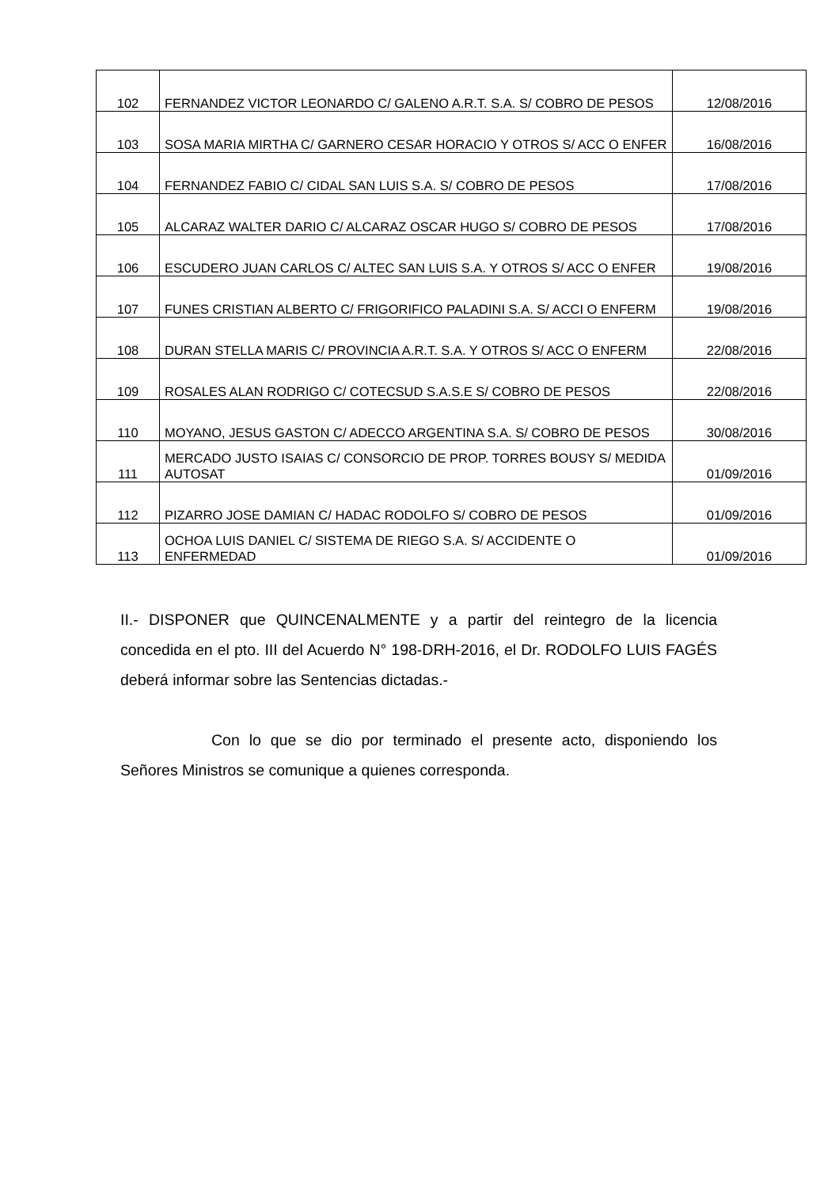| 102 | FERNANDEZ VICTOR LEONARDO C/ GALENO A.R.T. S.A. S/ COBRO DE PESOS | 12/08/2016 |
| 103 | SOSA MARIA MIRTHA C/ GARNERO CESAR HORACIO Y OTROS S/ ACC O ENFER | 16/08/2016 |
| 104 | FERNANDEZ FABIO C/ CIDAL SAN LUIS S.A. S/ COBRO DE PESOS | 17/08/2016 |
| 105 | ALCARAZ WALTER DARIO C/ ALCARAZ OSCAR HUGO S/ COBRO DE PESOS | 17/08/2016 |
| 106 | ESCUDERO JUAN CARLOS C/ ALTEC SAN LUIS S.A. Y OTROS S/ ACC O ENFER | 19/08/2016 |
| 107 | FUNES CRISTIAN ALBERTO C/ FRIGORIFICO PALADINI S.A. S/ ACCI O ENFERM | 19/08/2016 |
| 108 | DURAN STELLA MARIS C/ PROVINCIA A.R.T. S.A. Y OTROS S/ ACC O ENFERM | 22/08/2016 |
| 109 | ROSALES ALAN RODRIGO C/ COTECSUD S.A.S.E S/ COBRO DE PESOS | 22/08/2016 |
| 110 | MOYANO, JESUS GASTON C/ ADECCO ARGENTINA S.A. S/ COBRO DE PESOS | 30/08/2016 |
| 111 | MERCADO JUSTO ISAIAS C/ CONSORCIO DE PROP. TORRES BOUSY S/ MEDIDA AUTOSAT | 01/09/2016 |
| 112 | PIZARRO JOSE DAMIAN C/ HADAC RODOLFO S/ COBRO DE PESOS | 01/09/2016 |
| 113 | OCHOA LUIS DANIEL C/ SISTEMA DE RIEGO S.A. S/ ACCIDENTE O ENFERMEDAD | 01/09/2016 |
II.- DISPONER que QUINCENALMENTE y a partir del reintegro de la licencia concedida en el pto. III del Acuerdo N° 198-DRH-2016, el Dr. RODOLFO LUIS FAGÉS deberá informar sobre las Sentencias dictadas.-
Con lo que se dio por terminado el presente acto, disponiendo los Señores Ministros se comunique a quienes corresponda.